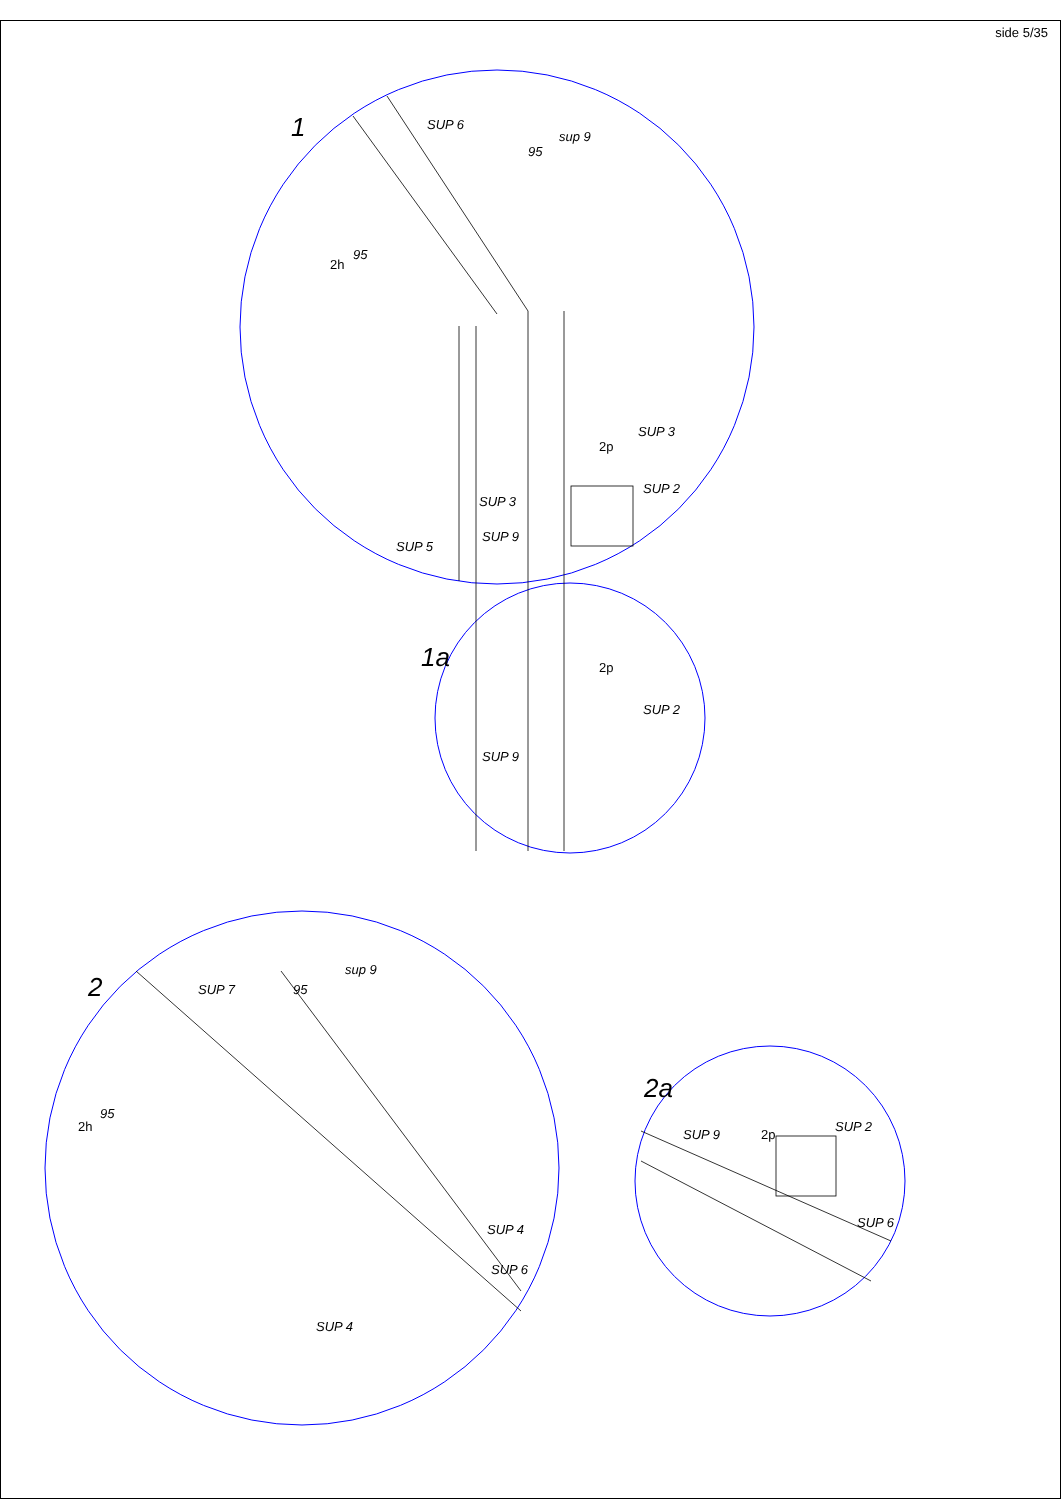side 5/35
1
SUP 6
sup 9
95
95
2h
SUP 3
2p
SUP 2
SUP 3
SUP 9
SUP 5
1a
2p
SUP 2
SUP 9
2
SUP 7
sup 9
95
95
2h
SUP 4
SUP 6
SUP 4
2a
SUP 9
2p
SUP 2
SUP 6